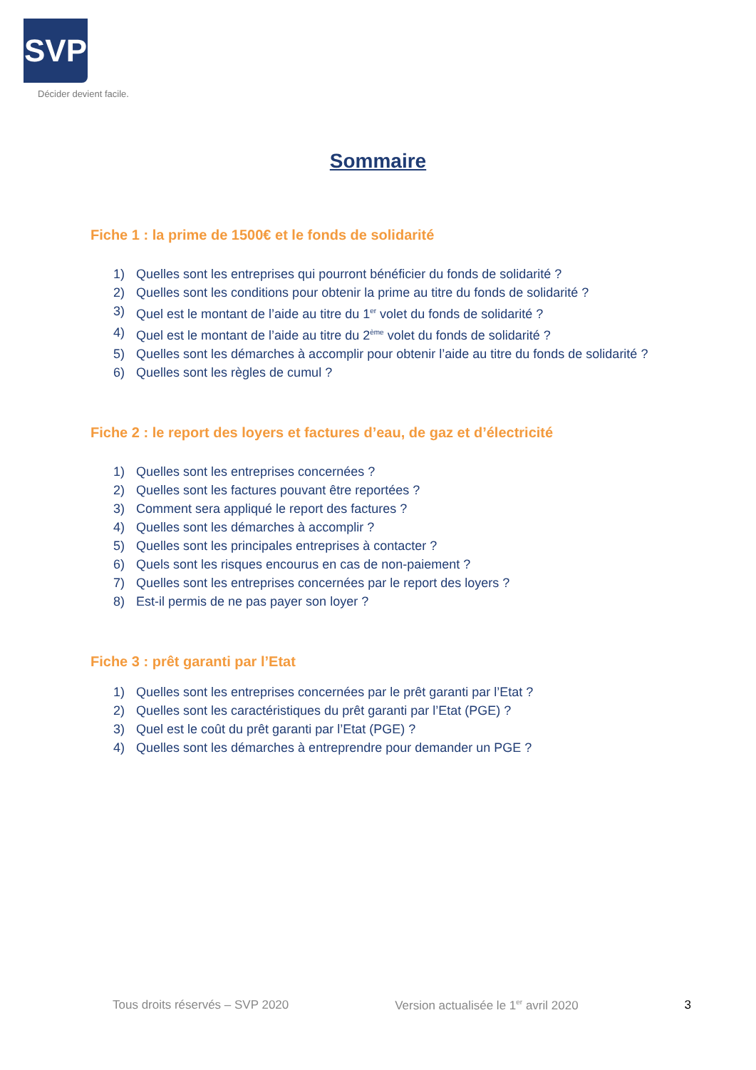SVP
Décider devient facile.
Sommaire
Fiche 1 : la prime de 1500€ et le fonds de solidarité
1) Quelles sont les entreprises qui pourront bénéficier du fonds de solidarité ?
2) Quelles sont les conditions pour obtenir la prime au titre du fonds de solidarité ?
3) Quel est le montant de l’aide au titre du 1<sup>er</sup> volet du fonds de solidarité ?
4) Quel est le montant de l’aide au titre du 2<sup>ème</sup> volet du fonds de solidarité ?
5) Quelles sont les démarches à accomplir pour obtenir l’aide au titre du fonds de solidarité ?
6) Quelles sont les règles de cumul ?
Fiche 2 : le report des loyers et factures d’eau, de gaz et d’électricité
1) Quelles sont les entreprises concernées ?
2) Quelles sont les factures pouvant être reportées ?
3) Comment sera appliqué le report des factures ?
4) Quelles sont les démarches à accomplir ?
5) Quelles sont les principales entreprises à contacter ?
6) Quels sont les risques encourus en cas de non-paiement ?
7) Quelles sont les entreprises concernées par le report des loyers ?
8) Est-il permis de ne pas payer son loyer ?
Fiche 3 : prêt garanti par l’Etat
1) Quelles sont les entreprises concernées par le prêt garanti par l’Etat ?
2) Quelles sont les caractéristiques du prêt garanti par l’Etat (PGE) ?
3) Quel est le coût du prêt garanti par l’Etat (PGE) ?
4) Quelles sont les démarches à entreprendre pour demander un PGE ?
Tous droits réservés – SVP 2020 Version actualisée le 1<sup>er</sup> avril 2020 3